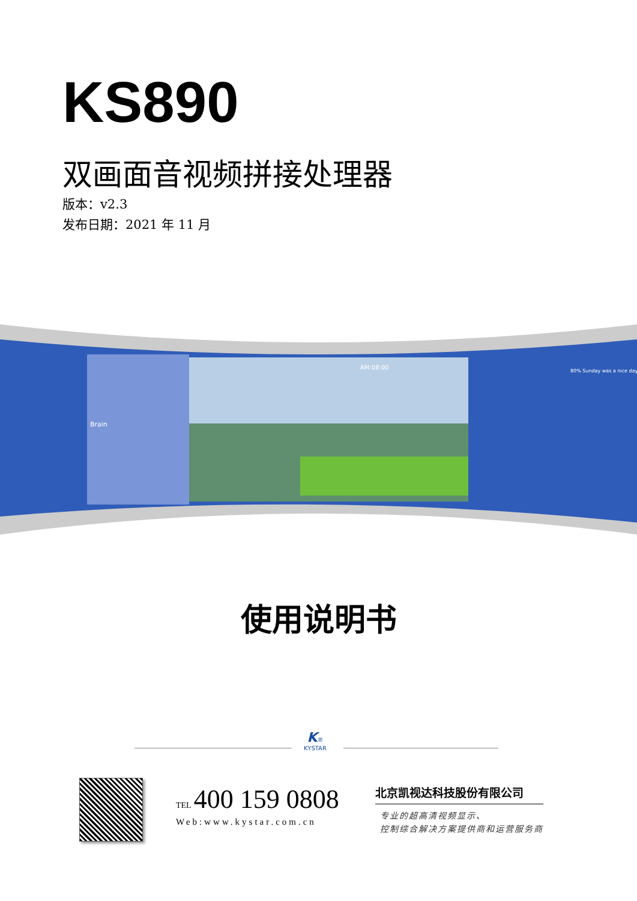KS890
双画面音视频拼接处理器
版本：v2.3
发布日期：2021 年 11 月
AM:08:00
Brain
80% Sunday was a nice day
使用说明书
K®
KYSTAR
TEL 400 159 0808
Web:www.kystar.com.cn
北京凯视达科技股份有限公司
专业的超高清视频显示、
控制综合解决方案提供商和运营服务商